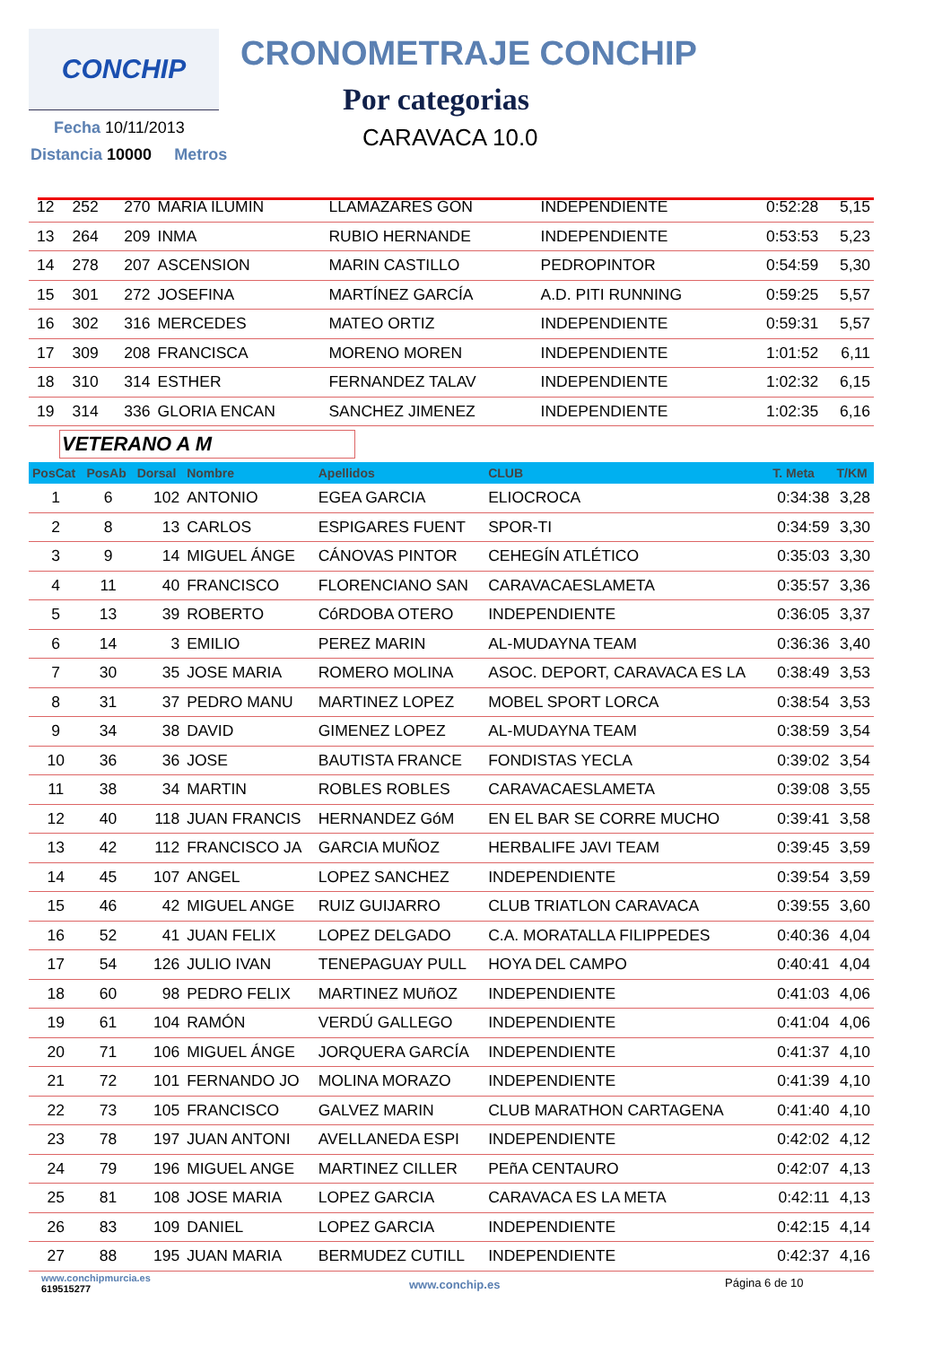CONCHIP CRONOMETRAJE CONCHIP
Por categorias
CARAVACA 10.0
Fecha 10/11/2013
Distancia 10000 Metros
| 12 | 252 | 270 | MARIA ILUMIN | LLAMAZARES GON | INDEPENDIENTE | 0:52:28 | 5,15 |
| 13 | 264 | 209 | INMA | RUBIO HERNANDE | INDEPENDIENTE | 0:53:53 | 5,23 |
| 14 | 278 | 207 | ASCENSION | MARIN CASTILLO | PEDROPINTOR | 0:54:59 | 5,30 |
| 15 | 301 | 272 | JOSEFINA | MARTÍNEZ GARCÍA | A.D. PITI RUNNING | 0:59:25 | 5,57 |
| 16 | 302 | 316 | MERCEDES | MATEO ORTIZ | INDEPENDIENTE | 0:59:31 | 5,57 |
| 17 | 309 | 208 | FRANCISCA | MORENO MOREN | INDEPENDIENTE | 1:01:52 | 6,11 |
| 18 | 310 | 314 | ESTHER | FERNANDEZ TALAV | INDEPENDIENTE | 1:02:32 | 6,15 |
| 19 | 314 | 336 | GLORIA ENCAN | SANCHEZ JIMENEZ | INDEPENDIENTE | 1:02:35 | 6,16 |
VETERANO A M
| PosCat | PosAb | Dorsal | Nombre | Apellidos | CLUB | T. Meta | T/KM |
| --- | --- | --- | --- | --- | --- | --- | --- |
| 1 | 6 | 102 | ANTONIO | EGEA GARCIA | ELIOCROCA | 0:34:38 | 3,28 |
| 2 | 8 | 13 | CARLOS | ESPIGARES FUENT | SPOR-TI | 0:34:59 | 3,30 |
| 3 | 9 | 14 | MIGUEL ÁNGE | CÁNOVAS PINTOR | CEHEGÍN ATLÉTICO | 0:35:03 | 3,30 |
| 4 | 11 | 40 | FRANCISCO | FLORENCIANO SAN | CARAVACAESLAMETA | 0:35:57 | 3,36 |
| 5 | 13 | 39 | ROBERTO | CóRDOBA OTERO | INDEPENDIENTE | 0:36:05 | 3,37 |
| 6 | 14 | 3 | EMILIO | PEREZ MARIN | AL-MUDAYNA TEAM | 0:36:36 | 3,40 |
| 7 | 30 | 35 | JOSE MARIA | ROMERO MOLINA | ASOC. DEPORT, CARAVACA ES LA | 0:38:49 | 3,53 |
| 8 | 31 | 37 | PEDRO MANU | MARTINEZ LOPEZ | MOBEL SPORT LORCA | 0:38:54 | 3,53 |
| 9 | 34 | 38 | DAVID | GIMENEZ LOPEZ | AL-MUDAYNA TEAM | 0:38:59 | 3,54 |
| 10 | 36 | 36 | JOSE | BAUTISTA FRANCE | FONDISTAS YECLA | 0:39:02 | 3,54 |
| 11 | 38 | 34 | MARTIN | ROBLES ROBLES | CARAVACAESLAMETA | 0:39:08 | 3,55 |
| 12 | 40 | 118 | JUAN FRANCIS | HERNANDEZ GóM | EN EL BAR SE CORRE MUCHO | 0:39:41 | 3,58 |
| 13 | 42 | 112 | FRANCISCO JA | GARCIA MUÑOZ | HERBALIFE JAVI TEAM | 0:39:45 | 3,59 |
| 14 | 45 | 107 | ANGEL | LOPEZ SANCHEZ | INDEPENDIENTE | 0:39:54 | 3,59 |
| 15 | 46 | 42 | MIGUEL ANGE | RUIZ GUIJARRO | CLUB TRIATLON CARAVACA | 0:39:55 | 3,60 |
| 16 | 52 | 41 | JUAN FELIX | LOPEZ DELGADO | C.A. MORATALLA FILIPPEDES | 0:40:36 | 4,04 |
| 17 | 54 | 126 | JULIO IVAN | TENEPAGUAY PULL | HOYA DEL CAMPO | 0:40:41 | 4,04 |
| 18 | 60 | 98 | PEDRO FELIX | MARTINEZ MUñOZ | INDEPENDIENTE | 0:41:03 | 4,06 |
| 19 | 61 | 104 | RAMÓN | VERDÚ GALLEGO | INDEPENDIENTE | 0:41:04 | 4,06 |
| 20 | 71 | 106 | MIGUEL ÁNGE | JORQUERA GARCÍA | INDEPENDIENTE | 0:41:37 | 4,10 |
| 21 | 72 | 101 | FERNANDO JO | MOLINA MORAZO | INDEPENDIENTE | 0:41:39 | 4,10 |
| 22 | 73 | 105 | FRANCISCO | GALVEZ MARIN | CLUB MARATHON CARTAGENA | 0:41:40 | 4,10 |
| 23 | 78 | 197 | JUAN ANTONI | AVELLANEDA ESPI | INDEPENDIENTE | 0:42:02 | 4,12 |
| 24 | 79 | 196 | MIGUEL ANGE | MARTINEZ CILLER | PEñA CENTAURO | 0:42:07 | 4,13 |
| 25 | 81 | 108 | JOSE MARIA | LOPEZ GARCIA | CARAVACA ES LA META | 0:42:11 | 4,13 |
| 26 | 83 | 109 | DANIEL | LOPEZ GARCIA | INDEPENDIENTE | 0:42:15 | 4,14 |
| 27 | 88 | 195 | JUAN MARIA | BERMUDEZ CUTILL | INDEPENDIENTE | 0:42:37 | 4,16 |
www.conchipmurcia.es
619515277
www.conchip.es Página 6 de 10